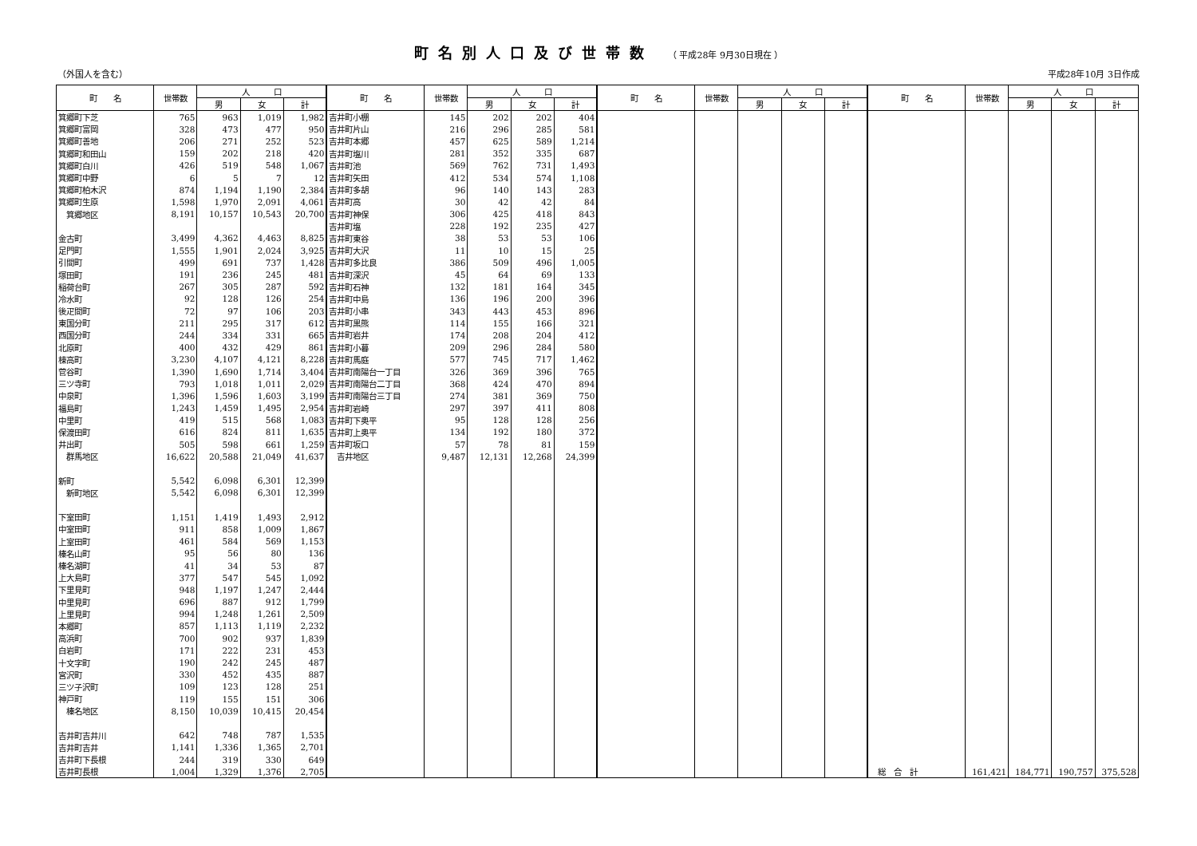町名別人口及び世帯数 （ 平成28年 9月30日現在 ）
（外国人を含む） 平成28年10月 3日作成
| 町 名 | 世帯数 | 人 口 | | | 町 名 | 世帯数 | 人 口 | | | 町 名 | 世帯数 | 人 口 | | | 町 名 | 世帯数 | 人 口 | | |
| --- | --- | --- | --- | --- | --- | --- | --- | --- | --- | --- | --- | --- | --- | --- | --- | --- | --- | --- | --- |
| | | 男 | 女 | 計 | | | 男 | 女 | 計 | | | 男 | 女 | 計 | | | 男 | 女 | 計 |
| 箕郷町下芝 | 765 | 963 | 1,019 | 1,982 | 吉井町小棚 | 145 | 202 | 202 | 404 | | | | | | | | | | |
| 箕郷町富岡 | 328 | 473 | 477 | 950 | 吉井町片山 | 216 | 296 | 285 | 581 | | | | | | | | | | |
| 箕郷町善地 | 206 | 271 | 252 | 523 | 吉井町本郷 | 457 | 625 | 589 | 1,214 | | | | | | | | | | |
| 箕郷町和田山 | 159 | 202 | 218 | 420 | 吉井町塩川 | 281 | 352 | 335 | 687 | | | | | | | | | | |
| 箕郷町白川 | 426 | 519 | 548 | 1,067 | 吉井町池 | 569 | 762 | 731 | 1,493 | | | | | | | | | | |
| 箕郷町中野 | 6 | 5 | 7 | 12 | 吉井町矢田 | 412 | 534 | 574 | 1,108 | | | | | | | | | | |
| 箕郷町柏木沢 | 874 | 1,194 | 1,190 | 2,384 | 吉井町多胡 | 96 | 140 | 143 | 283 | | | | | | | | | | |
| 箕郷町生原 | 1,598 | 1,970 | 2,091 | 4,061 | 吉井町高 | 30 | 42 | 42 | 84 | | | | | | | | | | |
| 箕郷地区 | 8,191 | 10,157 | 10,543 | 20,700 | 吉井町神保 | 306 | 425 | 418 | 843 | | | | | | | | | | |
| | | | | | 吉井町塩 | 228 | 192 | 235 | 427 | | | | | | | | | | |
| 金古町 | 3,499 | 4,362 | 4,463 | 8,825 | 吉井町東谷 | 38 | 53 | 53 | 106 | | | | | | | | | | |
| 足門町 | 1,555 | 1,901 | 2,024 | 3,925 | 吉井町大沢 | 11 | 10 | 15 | 25 | | | | | | | | | | |
| 引間町 | 499 | 691 | 737 | 1,428 | 吉井町多比良 | 386 | 509 | 496 | 1,005 | | | | | | | | | | |
| 塚田町 | 191 | 236 | 245 | 481 | 吉井町深沢 | 45 | 64 | 69 | 133 | | | | | | | | | | |
| 稲荷台町 | 267 | 305 | 287 | 592 | 吉井町石神 | 132 | 181 | 164 | 345 | | | | | | | | | | |
| 冷水町 | 92 | 128 | 126 | 254 | 吉井町中島 | 136 | 196 | 200 | 396 | | | | | | | | | | |
| 後疋間町 | 72 | 97 | 106 | 203 | 吉井町小串 | 343 | 443 | 453 | 896 | | | | | | | | | | |
| 東国分町 | 211 | 295 | 317 | 612 | 吉井町黒熊 | 114 | 155 | 166 | 321 | | | | | | | | | | |
| 西国分町 | 244 | 334 | 331 | 665 | 吉井町岩井 | 174 | 208 | 204 | 412 | | | | | | | | | | |
| 北原町 | 400 | 432 | 429 | 861 | 吉井町小暮 | 209 | 296 | 284 | 580 | | | | | | | | | | |
| 棟高町 | 3,230 | 4,107 | 4,121 | 8,228 | 吉井町馬庭 | 577 | 745 | 717 | 1,462 | | | | | | | | | | |
| 菅谷町 | 1,390 | 1,690 | 1,714 | 3,404 | 吉井町南陽台一丁目 | 326 | 369 | 396 | 765 | | | | | | | | | | |
| 三ツ寺町 | 793 | 1,018 | 1,011 | 2,029 | 吉井町南陽台二丁目 | 368 | 424 | 470 | 894 | | | | | | | | | | |
| 中泉町 | 1,396 | 1,596 | 1,603 | 3,199 | 吉井町南陽台三丁目 | 274 | 381 | 369 | 750 | | | | | | | | | | |
| 福島町 | 1,243 | 1,459 | 1,495 | 2,954 | 吉井町岩崎 | 297 | 397 | 411 | 808 | | | | | | | | | | |
| 中里町 | 419 | 515 | 568 | 1,083 | 吉井町下奥平 | 95 | 128 | 128 | 256 | | | | | | | | | | |
| 保渡田町 | 616 | 824 | 811 | 1,635 | 吉井町上奥平 | 134 | 192 | 180 | 372 | | | | | | | | | | |
| 井出町 | 505 | 598 | 661 | 1,259 | 吉井町坂口 | 57 | 78 | 81 | 159 | | | | | | | | | | |
| 群馬地区 | 16,622 | 20,588 | 21,049 | 41,637 | 吉井地区 | 9,487 | 12,131 | 12,268 | 24,399 | | | | | | | | | | |
| 新町 | 5,542 | 6,098 | 6,301 | 12,399 | | | | | | | | | | | | | | | |
| 新町地区 | 5,542 | 6,098 | 6,301 | 12,399 | | | | | | | | | | | | | | | |
| 下室田町 | 1,151 | 1,419 | 1,493 | 2,912 | | | | | | | | | | | | | | | |
| 中室田町 | 911 | 858 | 1,009 | 1,867 | | | | | | | | | | | | | | | |
| 上室田町 | 461 | 584 | 569 | 1,153 | | | | | | | | | | | | | | | |
| 榛名山町 | 95 | 56 | 80 | 136 | | | | | | | | | | | | | | | |
| 榛名湖町 | 41 | 34 | 53 | 87 | | | | | | | | | | | | | | | |
| 上大島町 | 377 | 547 | 545 | 1,092 | | | | | | | | | | | | | | | |
| 下里見町 | 948 | 1,197 | 1,247 | 2,444 | | | | | | | | | | | | | | | |
| 中里見町 | 696 | 887 | 912 | 1,799 | | | | | | | | | | | | | | | |
| 上里見町 | 994 | 1,248 | 1,261 | 2,509 | | | | | | | | | | | | | | | |
| 本郷町 | 857 | 1,113 | 1,119 | 2,232 | | | | | | | | | | | | | | | |
| 高浜町 | 700 | 902 | 937 | 1,839 | | | | | | | | | | | | | | | |
| 白岩町 | 171 | 222 | 231 | 453 | | | | | | | | | | | | | | | |
| 十文字町 | 190 | 242 | 245 | 487 | | | | | | | | | | | | | | | |
| 宮沢町 | 330 | 452 | 435 | 887 | | | | | | | | | | | | | | | |
| 三ツ子沢町 | 109 | 123 | 128 | 251 | | | | | | | | | | | | | | | |
| 神戸町 | 119 | 155 | 151 | 306 | | | | | | | | | | | | | | | |
| 榛名地区 | 8,150 | 10,039 | 10,415 | 20,454 | | | | | | | | | | | | | | | |
| 吉井町吉井川 | 642 | 748 | 787 | 1,535 | | | | | | | | | | | | | | | |
| 吉井町吉井 | 1,141 | 1,336 | 1,365 | 2,701 | | | | | | | | | | | | | | | |
| 吉井町下長根 | 244 | 319 | 330 | 649 | | | | | | | | | | | | | | | |
| 吉井町長根 | 1,004 | 1,329 | 1,376 | 2,705 | | | | | | | | | | | 総 合 計 | 161,421 | 184,771 | 190,757 | 375,528 |